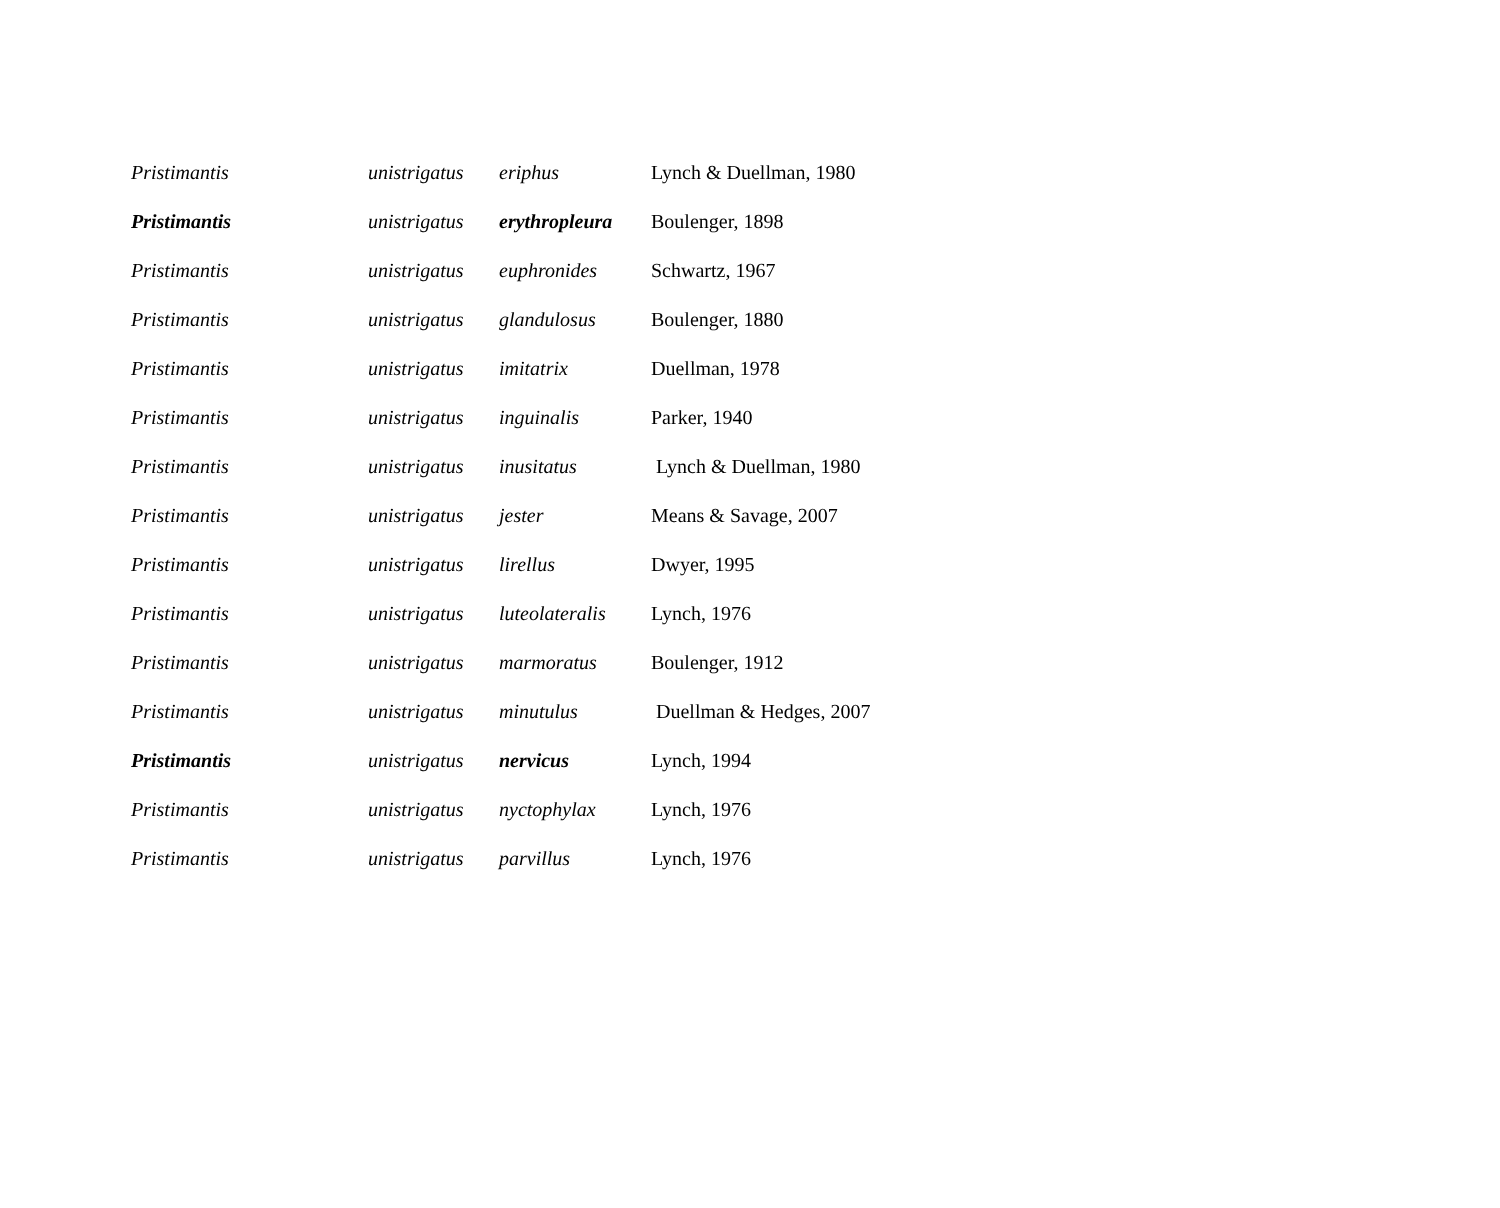| Pristimantis | unistrigatus | eriphus | Lynch & Duellman, 1980 |
| Pristimantis | unistrigatus | erythropleura | Boulenger, 1898 |
| Pristimantis | unistrigatus | euphronides | Schwartz, 1967 |
| Pristimantis | unistrigatus | glandulosus | Boulenger, 1880 |
| Pristimantis | unistrigatus | imitatrix | Duellman, 1978 |
| Pristimantis | unistrigatus | inguinalis | Parker, 1940 |
| Pristimantis | unistrigatus | inusitatus | Lynch & Duellman, 1980 |
| Pristimantis | unistrigatus | jester | Means & Savage, 2007 |
| Pristimantis | unistrigatus | lirellus | Dwyer, 1995 |
| Pristimantis | unistrigatus | luteolateralis | Lynch, 1976 |
| Pristimantis | unistrigatus | marmoratus | Boulenger, 1912 |
| Pristimantis | unistrigatus | minutulus | Duellman & Hedges, 2007 |
| Pristimantis | unistrigatus | nervicus | Lynch, 1994 |
| Pristimantis | unistrigatus | nyctophylax | Lynch, 1976 |
| Pristimantis | unistrigatus | parvillus | Lynch, 1976 |